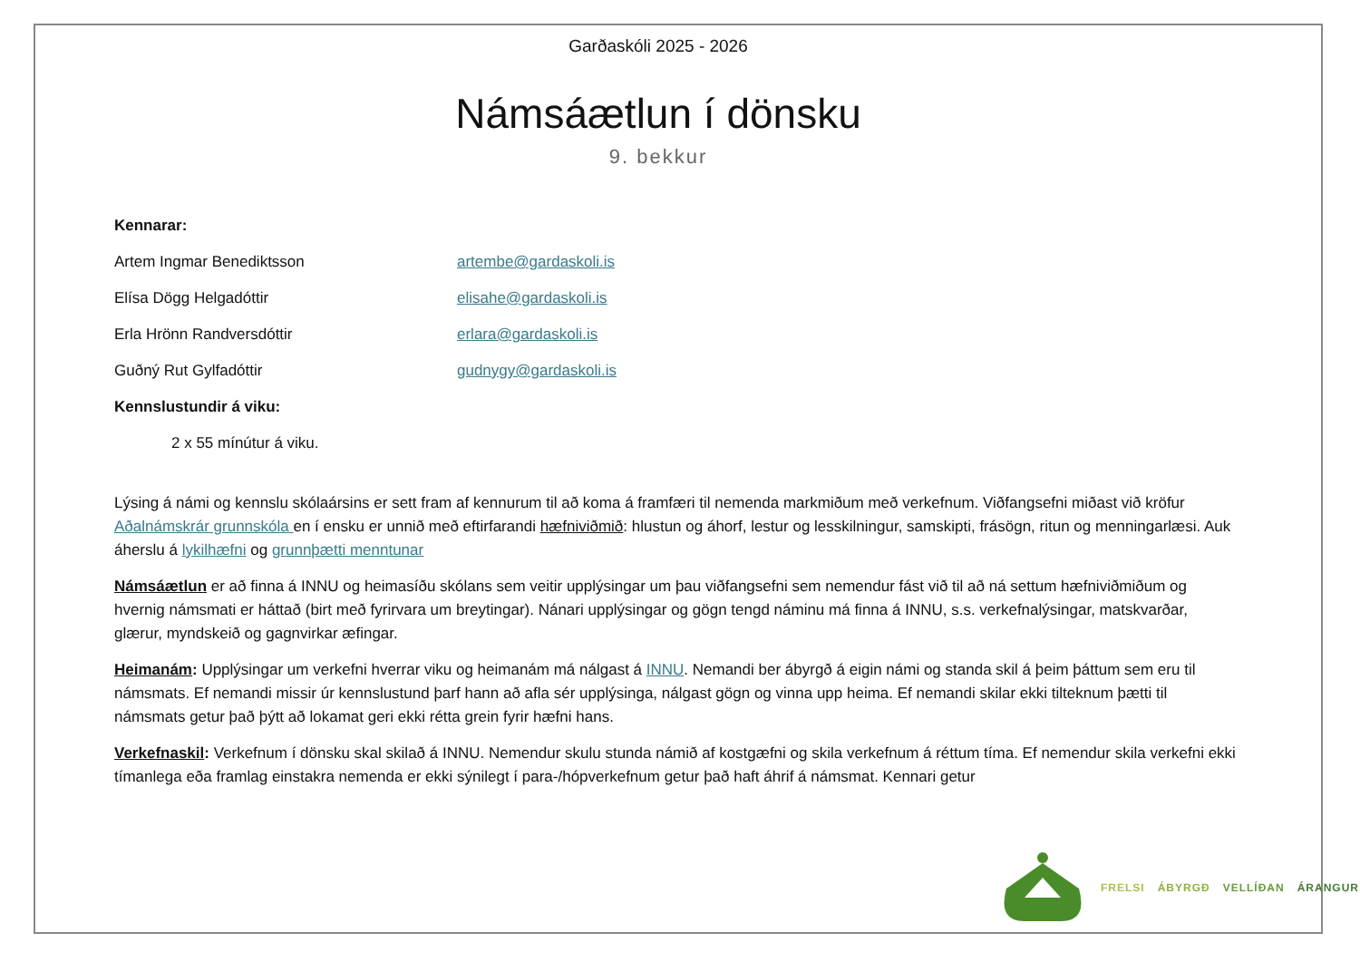Garðaskóli 2025 - 2026
Námsáætlun í dönsku
9. bekkur
Kennarar:
Artem Ingmar Benediktsson artembe@gardaskoli.is
Elísa Dögg Helgadóttir elisahe@gardaskoli.is
Erla Hrönn Randversdóttir erlara@gardaskoli.is
Guðný Rut Gylfadóttir gudnygy@gardaskoli.is
Kennslustundir á viku:
2 x 55 mínútur á viku.
Lýsing á námi og kennslu skólaársins er sett fram af kennurum til að koma á framfæri til nemenda markmiðum með verkefnum. Viðfangsefni miðast við kröfur Aðalnámskrár grunnskóla en í ensku er unnið með eftirfarandi hæfniviðmið: hlustun og áhorf, lestur og lesskilningur, samskipti, frásögn, ritun og menningarlæsi. Auk áherslu á lykilhæfni og grunnþætti menntunar
Námsáætlun er að finna á INNU og heimasíðu skólans sem veitir upplýsingar um þau viðfangsefni sem nemendur fást við til að ná settum hæfniviðmiðum og hvernig námsmati er háttað (birt með fyrirvara um breytingar). Nánari upplýsingar og gögn tengd náminu má finna á INNU, s.s. verkefnalýsingar, matskvarðar, glærur, myndskeið og gagnvirkar æfingar.
Heimanám: Upplýsingar um verkefni hverrar viku og heimanám má nálgast á INNU. Nemandi ber ábyrgð á eigin námi og standa skil á þeim þáttum sem eru til námsmats. Ef nemandi missir úr kennslustund þarf hann að afla sér upplýsinga, nálgast gögn og vinna upp heima. Ef nemandi skilar ekki tilteknum þætti til námsmats getur það þýtt að lokamat geri ekki rétta grein fyrir hæfni hans.
Verkefnaskil: Verkefnum í dönsku skal skilað á INNU. Nemendur skulu stunda námið af kostgæfni og skila verkefnum á réttum tíma. Ef nemendur skila verkefni ekki tímanlega eða framlag einstakra nemenda er ekki sýnilegt í para-/hópverkefnum getur það haft áhrif á námsmat. Kennari getur
FRELSI ÁBYRGÐ VELLÍÐAN ÁRANGUR